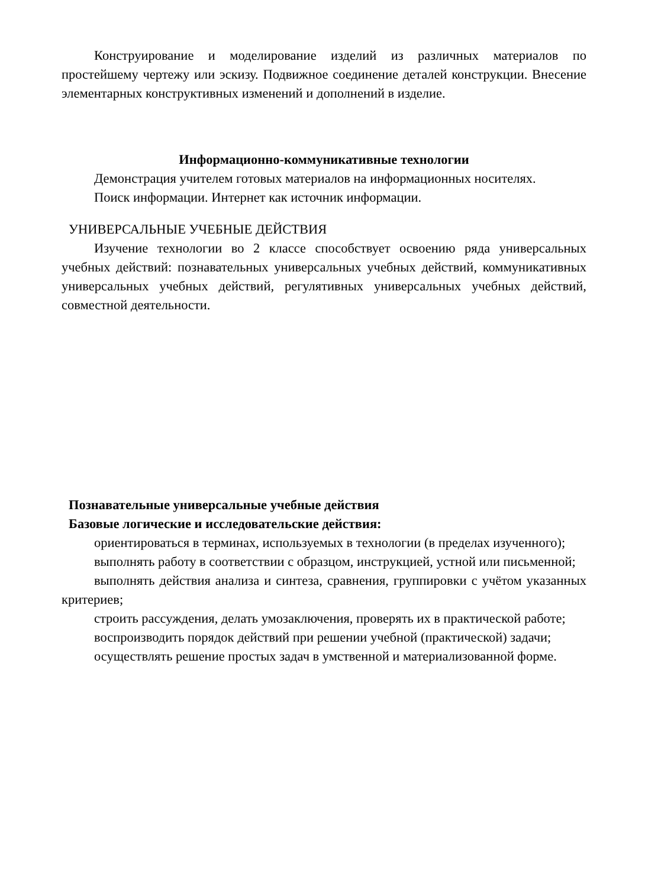Конструирование и моделирование изделий из различных материалов по простейшему чертежу или эскизу. Подвижное соединение деталей конструкции. Внесение элементарных конструктивных изменений и дополнений в изделие.
Информационно-коммуникативные технологии
Демонстрация учителем готовых материалов на информационных носителях.
Поиск информации. Интернет как источник информации.
УНИВЕРСАЛЬНЫЕ УЧЕБНЫЕ ДЕЙСТВИЯ
Изучение технологии во 2 классе способствует освоению ряда универсальных учебных действий: познавательных универсальных учебных действий, коммуникативных универсальных учебных действий, регулятивных универсальных учебных действий, совместной деятельности.
Познавательные универсальные учебные действия
Базовые логические и исследовательские действия:
ориентироваться в терминах, используемых в технологии (в пределах изученного);
выполнять работу в соответствии с образцом, инструкцией, устной или письменной;
выполнять действия анализа и синтеза, сравнения, группировки с учётом указанных критериев;
строить рассуждения, делать умозаключения, проверять их в практической работе;
воспроизводить порядок действий при решении учебной (практической) задачи;
осуществлять решение простых задач в умственной и материализованной форме.